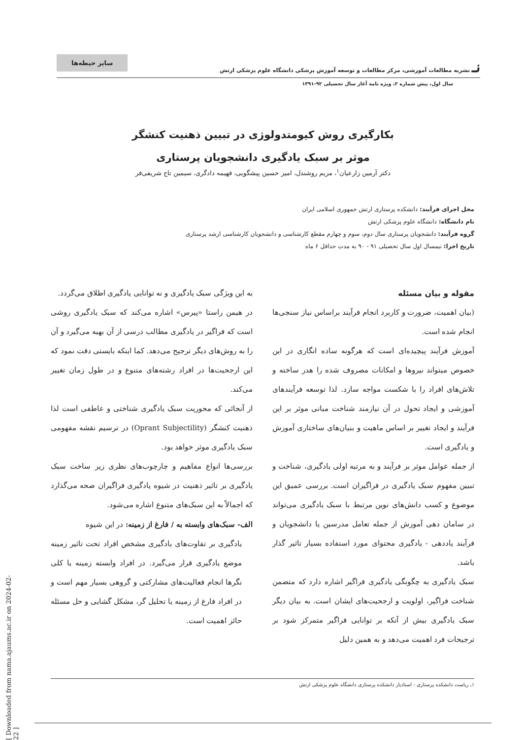سایر حیطه‌ها
نـ نشریه مطالعات آموزشی، مرکز مطالعات و توسعه آموزش پزشکی دانشگاه علوم پزشکی ارتش
سال اول، پیش شماره ۲، ویژه نامه آغاز سال تحصیلی ۹۲-۱۳۹۱
بکارگیری روش کیومتدولوژی در تبیین ذهنیت کنشگر
موثر بر سبک یادگیری دانشجویان پرستاری
دکتر آرمین زارعیان<sup>۱</sup>، مریم روشندل، امیر حسین پیشگویی، فهیمه دادگری، سیمین تاج شریفی‌فر
محل اجرای فرآیند: دانشکده پرستاری ارتش جمهوری اسلامی ایران
نام دانشگاه: دانشگاه علوم پزشکی ارتش
گروه فرآیند: دانشجویان پرستاری سال دوم، سوم و چهارم مقطع کارشناسی و دانشجویان کارشناسی ارشد پرستاری
تاریخ اجرا: نیمسال اول سال تحصیلی ۹۱ - ۹۰ به مدت حداقل ۶ ماه
مقوله و بیان مسئله
(بیان اهمیت، ضرورت و کاربرد انجام فرآیند براساس نیاز سنجی‌ها انجام شده است.
آموزش فرآیند پیچیده‌ای است که هرگونه ساده انگاری در این خصوص میتواند نیروها و امکانات مصروف شده را هدر ساخته و تلاش‌های افراد را با شکست مواجه سازد. لذا توسعه فرآیندهای آموزشی و ایجاد تحول در آن نیازمند شناخت مبانی موثر بر این فرآیند و ایجاد تغییر بر اساس ماهیت و بنیان‌های ساختاری آموزش و یادگیری است.
از جمله عوامل موثر بر فرآیند و به مرتبه اولی یادگیری، شناخت و تبیین مفهوم سبک یادگیری در فراگیران است. بررسی عمیق این موضوع و کسب دانش‌های نوین مرتبط با سبک یادگیری می‌تواند در سامان دهی آموزش از جمله تعامل مدرسین یا دانشجویان و فرآیند یاددهی - یادگیری محتوای مورد استفاده بسیار تاثیر گذار باشد.
سبک یادگیری به چگونگی یادگیری فراگیر اشاره دارد که متضمن شناخت فراگیر، اولویت و ارجحیت‌های ایشان است. به بیان دیگر سبک یادگیری بیش از آنکه بر توانایی فراگیر متمرکز شود بر ترجیحات فرد اهمیت می‌دهد و به همین دلیل
به این ویژگی سبک یادگیری و نه توانایی یادگیری اطلاق می‌گردد.
در هیمن راستا «پیرس» اشاره می‌کند که سبک یادگیری روشی است که فراگیر در یادگیری مطالب درسی از آن بهبه می‌گیرد و آن را به روش‌های دیگر ترجیح می‌دهد. کما اینکه بایستی دقت نمود که این ارجحیت‌ها در افراد رشته‌های متنوع و در طول زمان تغییر می‌کند.
از آنجائی که محوریت سبک یادگیری شناختی و عاطفی است لذا ذهنیت کنشگر (Oprant Subjectility) در ترسیم نقشه مفهومی سبک یادگیری موثر خواهد بود.
بررسی‌ها انواع مفاهیم و چارچوب‌های نظری زیر ساخت سبک یادگیری بر تاثیر ذهنیت در شیوه یادگیری فراگیران صحه می‌گذارد که اجمالاً به این سبک‌های متنوع اشاره می‌شود.
الف- سبک‌های وابسته به / فارغ از زمینه: در این شیوه
یادگیری بر تفاوت‌های یادگیری مشخص افراد تحت تاثیر زمینه موضع یادگیری قرار می‌گیرد. در افراد وابسته زمینه یا کلی نگرها انجام فعالیت‌های مشارکتی و گروهی بسیار مهم است و در افراد فارغ از زمینه یا تحلیل گر، مشکل گشایی و حل مسئله حائز اهمیت است.
۱ـ ریاست دانشکده پرستاری - استادیار دانشکده پرستاری دانشگاه علوم پزشکی ارتش
[ Downloaded from nama.ajaums.ac.ir on 2024-02-22 ]